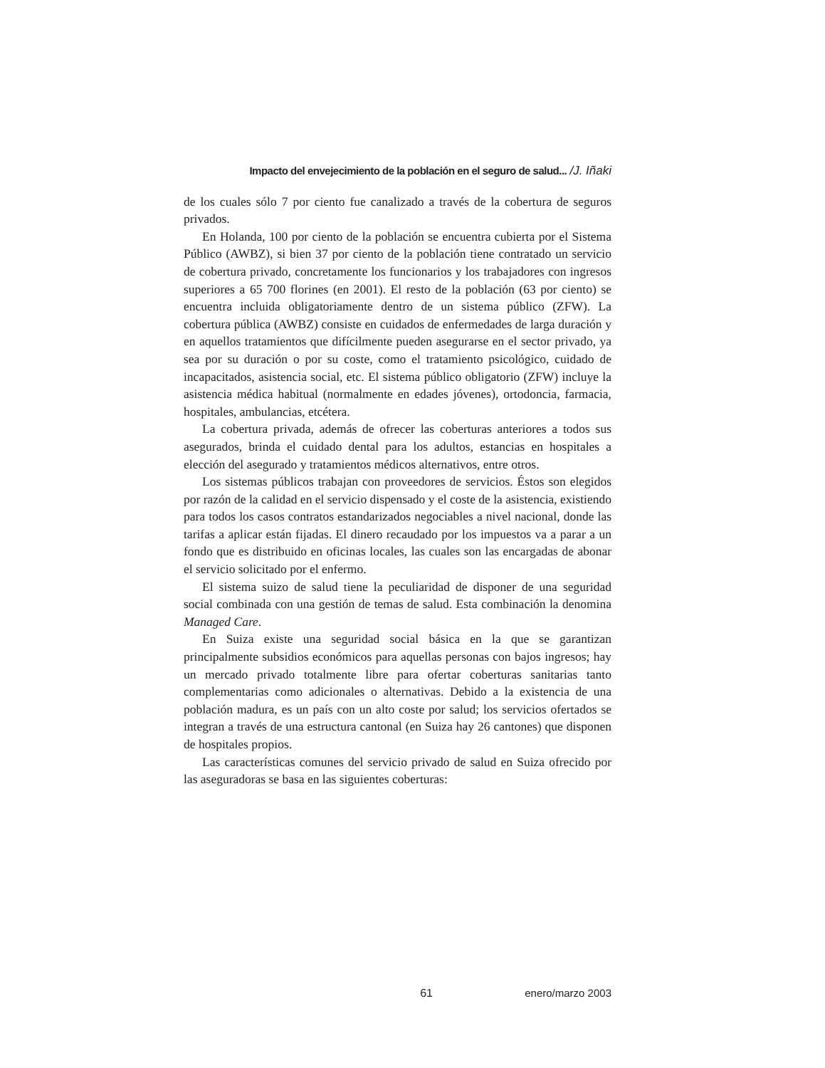Impacto del envejecimiento de la población en el seguro de salud... /J. Iñaki
de los cuales sólo 7 por ciento fue canalizado a través de la cobertura de seguros privados.
En Holanda, 100 por ciento de la población se encuentra cubierta por el Sistema Público (AWBZ), si bien 37 por ciento de la población tiene contratado un servicio de cobertura privado, concretamente los funcionarios y los trabajadores con ingresos superiores a 65 700 florines (en 2001). El resto de la población (63 por ciento) se encuentra incluida obligatoriamente dentro de un sistema público (ZFW). La cobertura pública (AWBZ) consiste en cuidados de enfermedades de larga duración y en aquellos tratamientos que difícilmente pueden asegurarse en el sector privado, ya sea por su duración o por su coste, como el tratamiento psicológico, cuidado de incapacitados, asistencia social, etc. El sistema público obligatorio (ZFW) incluye la asistencia médica habitual (normalmente en edades jóvenes), ortodoncia, farmacia, hospitales, ambulancias, etcétera.
La cobertura privada, además de ofrecer las coberturas anteriores a todos sus asegurados, brinda el cuidado dental para los adultos, estancias en hospitales a elección del asegurado y tratamientos médicos alternativos, entre otros.
Los sistemas públicos trabajan con proveedores de servicios. Éstos son elegidos por razón de la calidad en el servicio dispensado y el coste de la asistencia, existiendo para todos los casos contratos estandarizados negociables a nivel nacional, donde las tarifas a aplicar están fijadas. El dinero recaudado por los impuestos va a parar a un fondo que es distribuido en oficinas locales, las cuales son las encargadas de abonar el servicio solicitado por el enfermo.
El sistema suizo de salud tiene la peculiaridad de disponer de una seguridad social combinada con una gestión de temas de salud. Esta combinación la denomina Managed Care.
En Suiza existe una seguridad social básica en la que se garantizan principalmente subsidios económicos para aquellas personas con bajos ingresos; hay un mercado privado totalmente libre para ofertar coberturas sanitarias tanto complementarias como adicionales o alternativas. Debido a la existencia de una población madura, es un país con un alto coste por salud; los servicios ofertados se integran a través de una estructura cantonal (en Suiza hay 26 cantones) que disponen de hospitales propios.
Las características comunes del servicio privado de salud en Suiza ofrecido por las aseguradoras se basa en las siguientes coberturas:
61 enero/marzo 2003